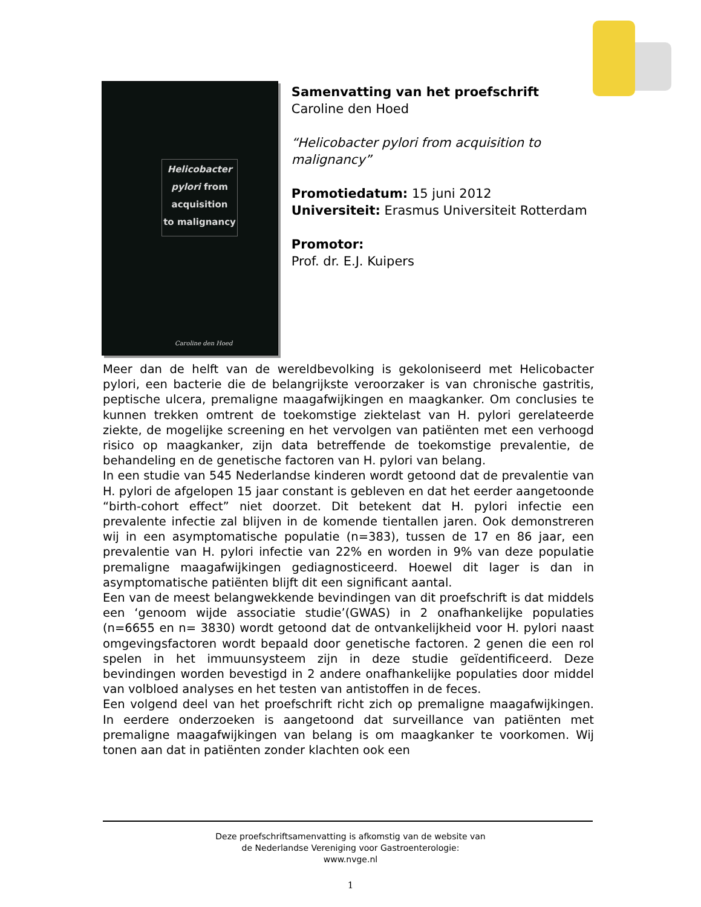Helicobacter
pylori from
acquisition
to malignancy
Caroline den Hoed
Samenvatting van het proefschrift
Caroline den Hoed
“Helicobacter pylori from acquisition to malignancy”
Promotiedatum: 15 juni 2012
Universiteit: Erasmus Universiteit Rotterdam
Promotor:
Prof. dr. E.J. Kuipers
Meer dan de helft van de wereldbevolking is gekoloniseerd met Helicobacter pylori, een bacterie die de belangrijkste veroorzaker is van chronische gastritis, peptische ulcera, premaligne maagafwijkingen en maagkanker. Om conclusies te kunnen trekken omtrent de toekomstige ziektelast van H. pylori gerelateerde ziekte, de mogelijke screening en het vervolgen van patiënten met een verhoogd risico op maagkanker, zijn data betreffende de toekomstige prevalentie, de behandeling en de genetische factoren van H. pylori van belang.
In een studie van 545 Nederlandse kinderen wordt getoond dat de prevalentie van H. pylori de afgelopen 15 jaar constant is gebleven en dat het eerder aangetoonde “birth-cohort effect” niet doorzet. Dit betekent dat H. pylori infectie een prevalente infectie zal blijven in de komende tientallen jaren. Ook demonstreren wij in een asymptomatische populatie (n=383), tussen de 17 en 86 jaar, een prevalentie van H. pylori infectie van 22% en worden in 9% van deze populatie premaligne maagafwijkingen gediagnosticeerd. Hoewel dit lager is dan in asymptomatische patiënten blijft dit een significant aantal.
Een van de meest belangwekkende bevindingen van dit proefschrift is dat middels een ‘genoom wijde associatie studie’(GWAS) in 2 onafhankelijke populaties (n=6655 en n= 3830) wordt getoond dat de ontvankelijkheid voor H. pylori naast omgevingsfactoren wordt bepaald door genetische factoren. 2 genen die een rol spelen in het immuunsysteem zijn in deze studie geïdentificeerd. Deze bevindingen worden bevestigd in 2 andere onafhankelijke populaties door middel van volbloed analyses en het testen van antistoffen in de feces.
Een volgend deel van het proefschrift richt zich op premaligne maagafwijkingen. In eerdere onderzoeken is aangetoond dat surveillance van patiënten met premaligne maagafwijkingen van belang is om maagkanker te voorkomen. Wij tonen aan dat in patiënten zonder klachten ook een
Deze proefschriftsamenvatting is afkomstig van de website van
de Nederlandse Vereniging voor Gastroenterologie:
www.nvge.nl
1